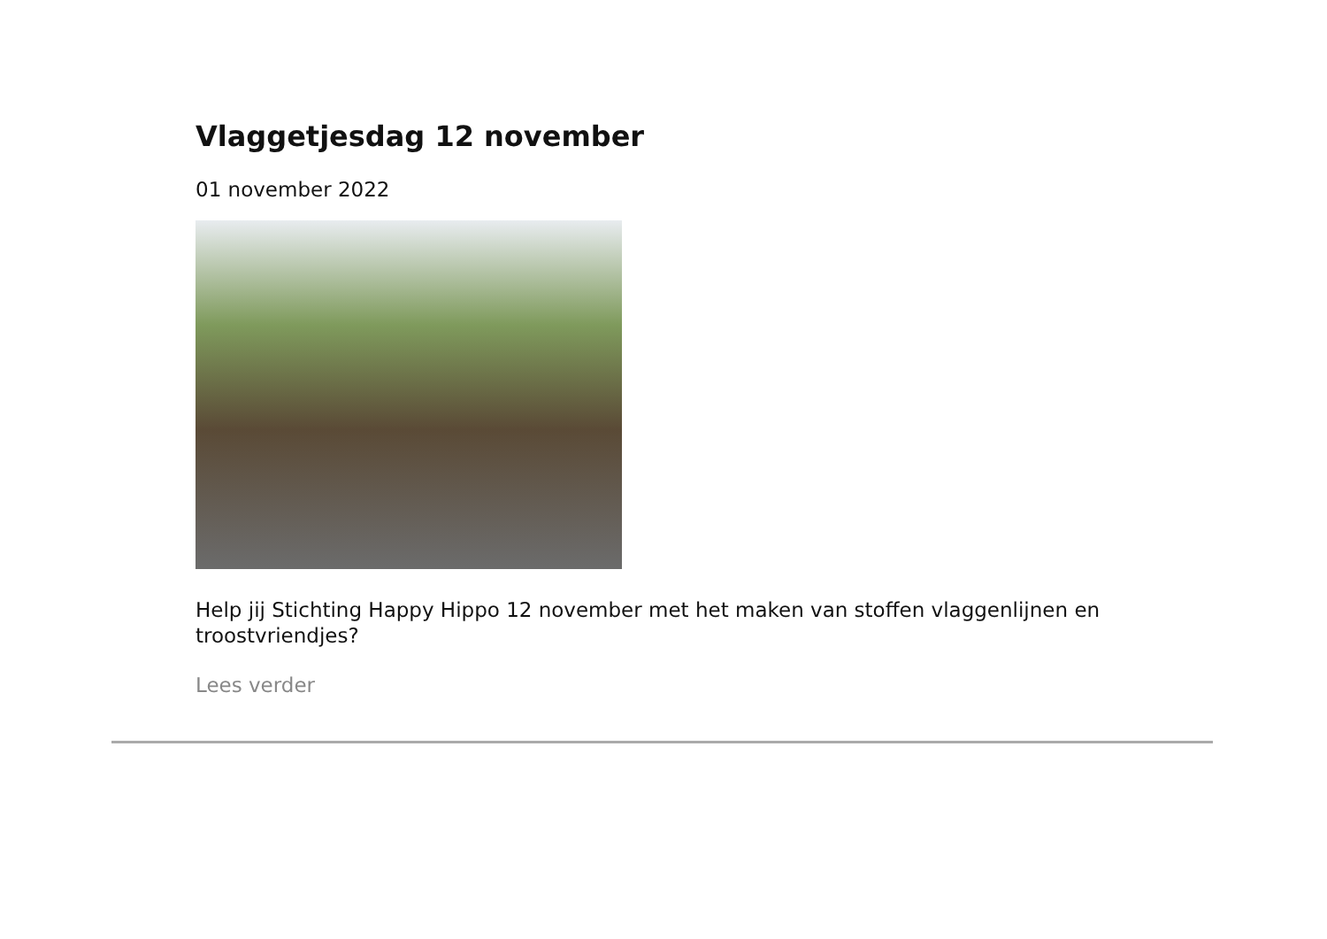Vlaggetjesdag 12 november
01 november 2022
Help jij Stichting Happy Hippo 12 november met het maken van stoffen vlaggenlijnen en troostvriendjes?
Lees verder